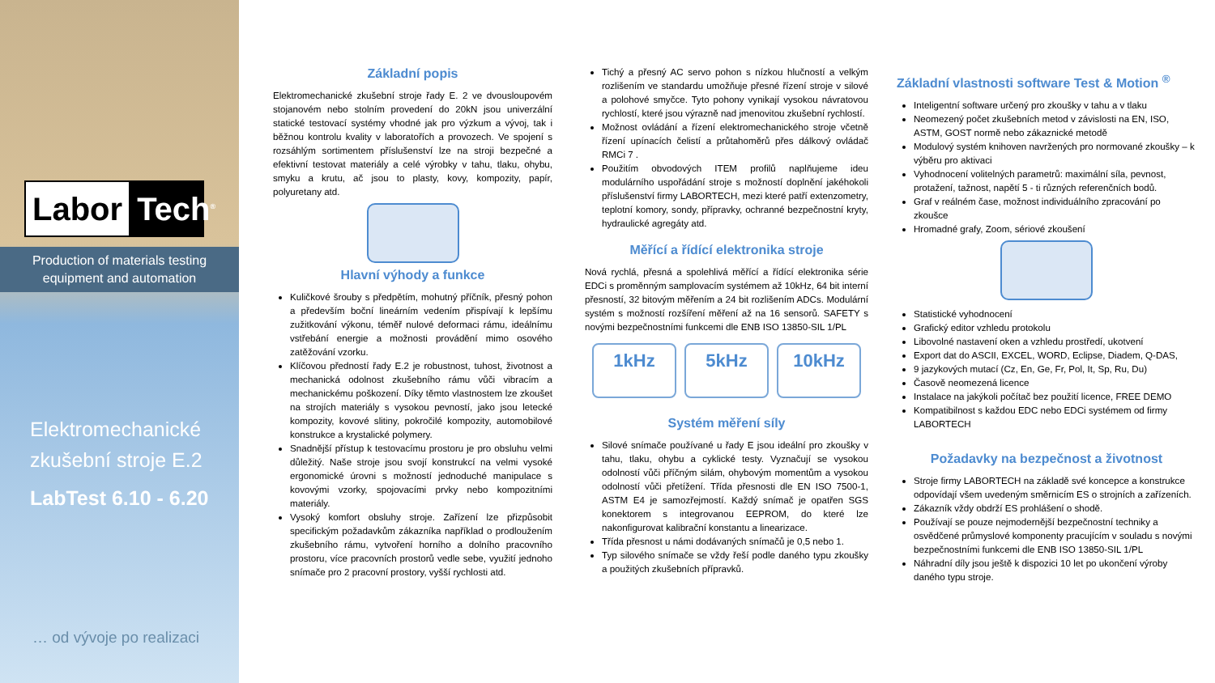Labor Tech<sup>®</sup>
Production of materials testing equipment and automation
Elektromechanické zkušební stroje E.2
LabTest 6.10 - 6.20
… od vývoje po realizaci
Základní popis
Elektromechanické zkušební stroje řady E. 2 ve dvousloupovém stojanovém nebo stolním provedení do 20kN jsou univerzální statické testovací systémy vhodné jak pro výzkum a vývoj, tak i běžnou kontrolu kvality v laboratořích a provozech. Ve spojení s rozsáhlým sortimentem příslušenství lze na stroji bezpečné a efektivní testovat materiály a celé výrobky v tahu, tlaku, ohybu, smyku a krutu, ač jsou to plasty, kovy, kompozity, papír, polyuretany atd.
Hlavní výhody a funkce
Kuličkové šrouby s předpětím, mohutný příčník, přesný pohon a především boční lineárním vedením přispívají k lepšímu zužitkování výkonu, téměř nulové deformaci rámu, ideálnímu vstřebání energie a možnosti provádění mimo osového zatěžování vzorku.
Klíčovou předností řady E.2 je robustnost, tuhost, životnost a mechanická odolnost zkušebního rámu vůči vibracím a mechanickému poškození. Díky těmto vlastnostem lze zkoušet na strojích materiály s vysokou pevností, jako jsou letecké kompozity, kovové slitiny, pokročilé kompozity, automobilové konstrukce a krystalické polymery.
Snadnější přístup k testovacímu prostoru je pro obsluhu velmi důležitý. Naše stroje jsou svojí konstrukcí na velmi vysoké ergonomické úrovni s možností jednoduché manipulace s kovovými vzorky, spojovacími prvky nebo kompozitními materiály.
Vysoký komfort obsluhy stroje. Zařízení lze přizpůsobit specifickým požadavkům zákazníka například o prodloužením zkušebního rámu, vytvoření horního a dolního pracovního prostoru, více pracovních prostorů vedle sebe, využití jednoho snímače pro 2 pracovní prostory, vyšší rychlosti atd.
Tichý a přesný AC servo pohon s nízkou hlučností a velkým rozlišením ve standardu umožňuje přesné řízení stroje v silové a polohové smyčce. Tyto pohony vynikají vysokou návratovou rychlostí, které jsou výrazně nad jmenovitou zkušební rychlostí.
Možnost ovládání a řízení elektromechanického stroje včetně řízení upínacích čelistí a průtahoměrů přes dálkový ovládač RMCi 7 .
Použitím obvodových ITEM profilů naplňujeme ideu modulárního uspořádání stroje s možností doplnění jakéhokoli příslušenství firmy LABORTECH, mezi které patří extenzometry, teplotní komory, sondy, přípravky, ochranné bezpečnostní kryty, hydraulické agregáty atd.
Měřící a řídící elektronika stroje
Nová rychlá, přesná a spolehlivá měřící a řídící elektronika série EDCi s proměnným samplovacím systémem až 10kHz, 64 bit interní přesností, 32 bitovým měřením a 24 bit rozlišením ADCs. Modulární systém s možností rozšíření měření až na 16 sensorů. SAFETY s novými bezpečnostními funkcemi dle ENB ISO 13850-SIL 1/PL
1kHz 5kHz 10kHz
Systém měření síly
Silové snímače používané u řady E jsou ideální pro zkoušky v tahu, tlaku, ohybu a cyklické testy. Vyznačují se vysokou odolností vůči příčným silám, ohybovým momentům a vysokou odolností vůči přetížení. Třída přesnosti dle EN ISO 7500-1, ASTM E4 je samozřejmostí. Každý snímač je opatřen SGS konektorem s integrovanou EEPROM, do které lze nakonfigurovat kalibrační konstantu a linearizace.
Třída přesnost u námi dodávaných snímačů je 0,5 nebo 1.
Typ silového snímače se vždy řeší podle daného typu zkoušky a použitých zkušebních přípravků.
Základní vlastnosti software Test & Motion <sup>®</sup>
Inteligentní software určený pro zkoušky v tahu a v tlaku
Neomezený počet zkušebních metod v závislosti na EN, ISO, ASTM, GOST normě nebo zákaznické metodě
Modulový systém knihoven navržených pro normované zkoušky – k výběru pro aktivaci
Vyhodnocení volitelných parametrů: maximální síla, pevnost, protažení, tažnost, napětí 5 - ti různých referenčních bodů.
Graf v reálném čase, možnost individuálního zpracování po zkoušce
Hromadné grafy, Zoom, sériové zkoušení
Statistické vyhodnocení
Grafický editor vzhledu protokolu
Libovolné nastavení oken a vzhledu prostředí, ukotvení
Export dat do ASCII, EXCEL, WORD, Eclipse, Diadem, Q-DAS,
9 jazykových mutací (Cz, En, Ge, Fr, Pol, It, Sp, Ru, Du)
Časově neomezená licence
Instalace na jakýkoli počítač bez použití licence, FREE DEMO
Kompatibilnost s každou EDC nebo EDCi systémem od firmy LABORTECH
Požadavky na bezpečnost a životnost
Stroje firmy LABORTECH na základě své koncepce a konstrukce odpovídají všem uvedeným směrnicím ES o strojních a zařízeních.
Zákazník vždy obdrží ES prohlášení o shodě.
Používají se pouze nejmodernější bezpečnostní techniky a osvědčené průmyslové komponenty pracujícím v souladu s novými bezpečnostními funkcemi dle ENB ISO 13850-SIL 1/PL
Náhradní díly jsou ještě k dispozici 10 let po ukončení výroby daného typu stroje.